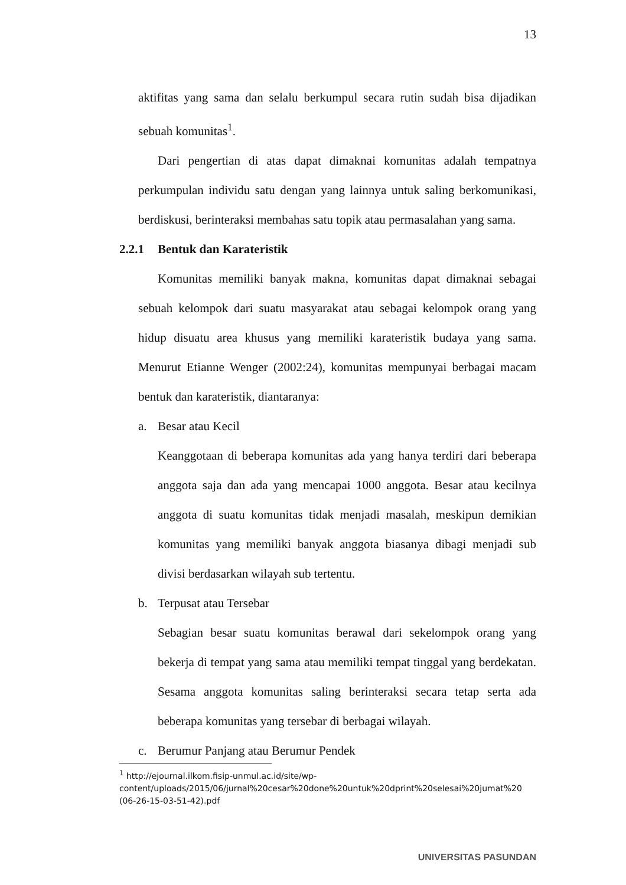13
aktifitas yang sama dan selalu berkumpul secara rutin sudah bisa dijadikan sebuah komunitas<sup>1</sup>.
Dari pengertian di atas dapat dimaknai komunitas adalah tempatnya perkumpulan individu satu dengan yang lainnya untuk saling berkomunikasi, berdiskusi, berinteraksi membahas satu topik atau permasalahan yang sama.
2.2.1 Bentuk dan Karateristik
Komunitas memiliki banyak makna, komunitas dapat dimaknai sebagai sebuah kelompok dari suatu masyarakat atau sebagai kelompok orang yang hidup disuatu area khusus yang memiliki karateristik budaya yang sama. Menurut Etianne Wenger (2002:24), komunitas mempunyai berbagai macam bentuk dan karateristik, diantaranya:
a. Besar atau Kecil
Keanggotaan di beberapa komunitas ada yang hanya terdiri dari beberapa anggota saja dan ada yang mencapai 1000 anggota. Besar atau kecilnya anggota di suatu komunitas tidak menjadi masalah, meskipun demikian komunitas yang memiliki banyak anggota biasanya dibagi menjadi sub divisi berdasarkan wilayah sub tertentu.
b. Terpusat atau Tersebar
Sebagian besar suatu komunitas berawal dari sekelompok orang yang bekerja di tempat yang sama atau memiliki tempat tinggal yang berdekatan. Sesama anggota komunitas saling berinteraksi secara tetap serta ada beberapa komunitas yang tersebar di berbagai wilayah.
c. Berumur Panjang atau Berumur Pendek
<sup>1</sup> http://ejournal.ilkom.fisip-unmul.ac.id/site/wp-content/uploads/2015/06/jurnal%20cesar%20done%20untuk%20dprint%20selesai%20jumat%20 (06-26-15-03-51-42).pdf
UNIVERSITAS PASUNDAN